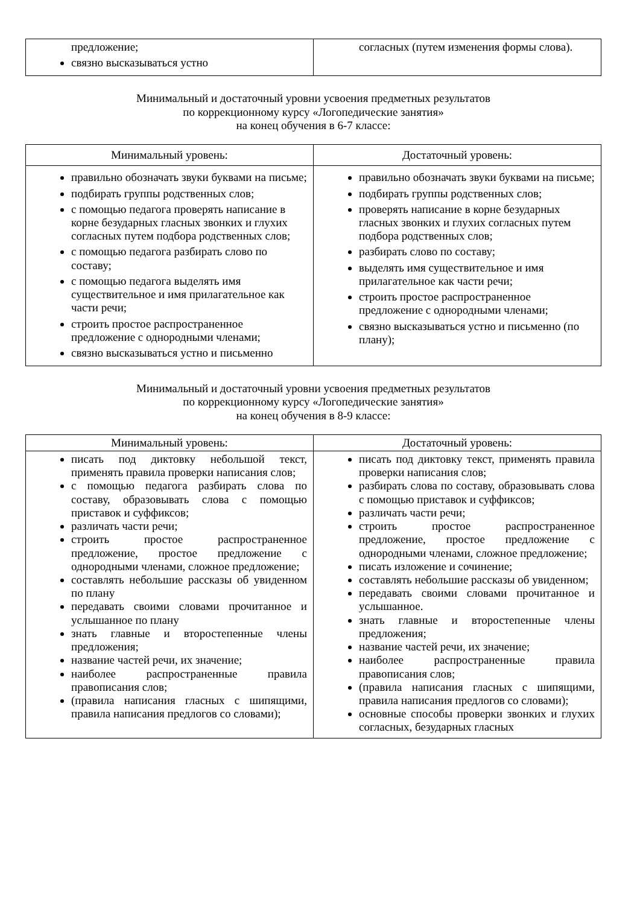| предложение; связно высказываться устно | согласных (путем изменения формы слова). |
Минимальный и достаточный уровни усвоения предметных результатов
по коррекционному курсу «Логопедические занятия»
на конец обучения в 6-7 классе:
| Минимальный уровень: | Достаточный уровень: |
| --- | --- |
| правильно обозначать звуки буквами на письме; подбирать группы родственных слов; с помощью педагога проверять написание в корне безударных гласных звонких и глухих согласных путем подбора родственных слов; с помощью педагога разбирать слово по составу; с помощью педагога выделять имя существительное и имя прилагательное как части речи; строить простое распространенное предложение с однородными членами; связно высказываться устно и письменно | правильно обозначать звуки буквами на письме; подбирать группы родственных слов; проверять написание в корне безударных гласных звонких и глухих согласных путем подбора родственных слов; разбирать слово по составу; выделять имя существительное и имя прилагательное как части речи; строить простое распространенное предложение с однородными членами; связно высказываться устно и письменно (по плану); |
Минимальный и достаточный уровни усвоения предметных результатов
по коррекционному курсу «Логопедические занятия»
на конец обучения в 8-9 классе:
| Минимальный уровень: | Достаточный уровень: |
| --- | --- |
| писать под диктовку небольшой текст, применять правила проверки написания слов; с помощью педагога разбирать слова по составу, образовывать слова с помощью приставок и суффиксов; различать части речи; строить простое распространенное предложение, простое предложение с однородными членами, сложное предложение; составлять небольшие рассказы об увиденном по плану передавать своими словами прочитанное и услышанное по плану знать главные и второстепенные члены предложения; название частей речи, их значение; наиболее распространенные правила правописания слов; (правила написания гласных с шипящими, правила написания предлогов со словами); | писать под диктовку текст, применять правила проверки написания слов; разбирать слова по составу, образовывать слова с помощью приставок и суффиксов; различать части речи; строить простое распространенное предложение, простое предложение с однородными членами, сложное предложение; писать изложение и сочинение; составлять небольшие рассказы об увиденном; передавать своими словами прочитанное и услышанное. знать главные и второстепенные члены предложения; название частей речи, их значение; наиболее распространенные правила правописания слов; (правила написания гласных с шипящими, правила написания предлогов со словами); основные способы проверки звонких и глухих согласных, безударных гласных |